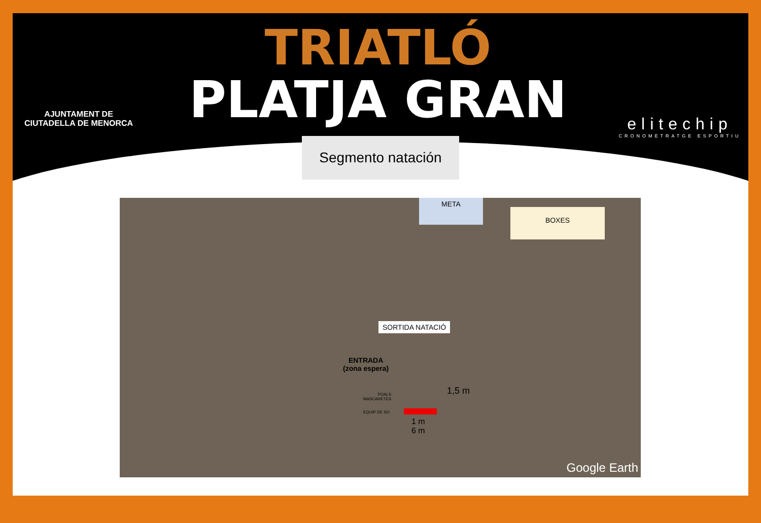AJUNTAMENT DE
CIUTADELLA DE MENORCA
TRIATLÓ
PLATJA GRAN
elitechip
CRONOMETRATGE ESPORTIU
Segmento natación
META
BOXES
SORTIDA NATACIÓ
ENTRADA
(zona espera)
POALS
MASCARETES
EQUIP DE SO
1,5 m
1 m
6 m
Google Earth